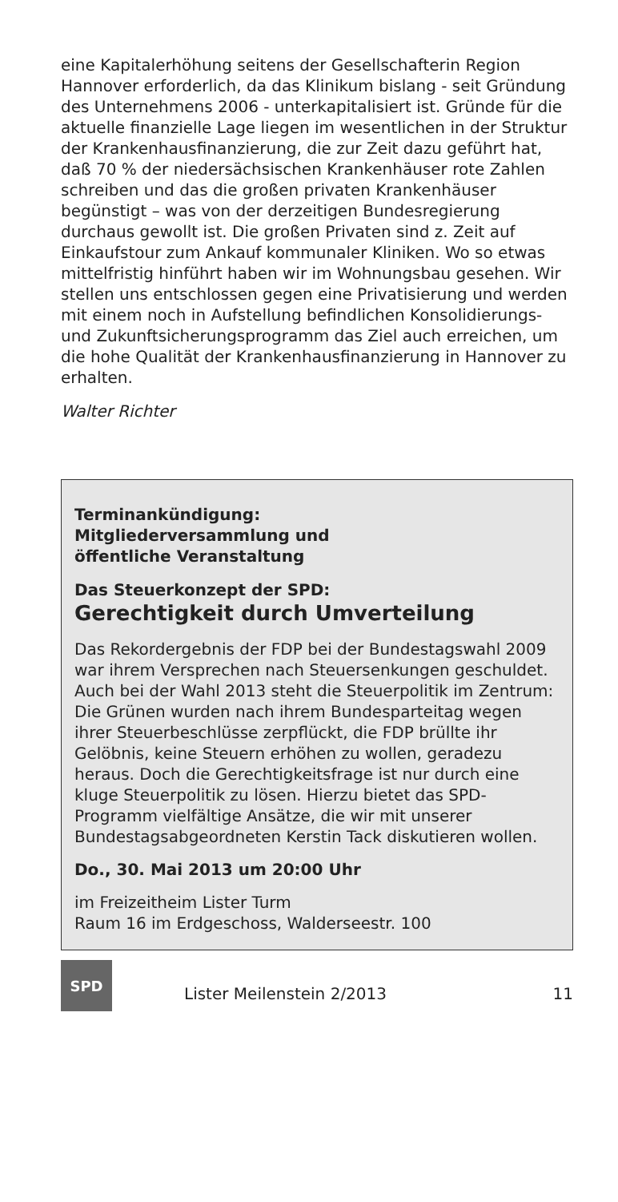eine Kapitalerhöhung seitens der Gesellschafterin Region Hannover erforderlich, da das Klinikum bislang - seit Gründung des Unternehmens 2006 - unterkapitalisiert ist. Gründe für die aktuelle finanzielle Lage liegen im wesentlichen in der Struktur der Krankenhausfinanzierung, die zur Zeit dazu geführt hat, daß 70 % der niedersächsischen Krankenhäuser rote Zahlen schreiben und das die großen privaten Krankenhäuser begünstigt – was von der derzeitigen Bundesregierung durchaus gewollt ist. Die großen Privaten sind z. Zeit auf Einkaufstour zum Ankauf kommunaler Kliniken. Wo so etwas mittelfristig hinführt haben wir im Wohnungsbau gesehen. Wir stellen uns entschlossen gegen eine Privatisierung und werden mit einem noch in Aufstellung befindlichen Konsolidierungs- und Zukunftsicherungsprogramm das Ziel auch erreichen, um die hohe Qualität der Krankenhausfinanzierung in Hannover zu erhalten.
Walter Richter
Terminankündigung:
Mitgliederversammlung und
öffentliche Veranstaltung
Das Steuerkonzept der SPD:
Gerechtigkeit durch Umverteilung
Das Rekordergebnis der FDP bei der Bundestagswahl 2009 war ihrem Versprechen nach Steuersenkungen geschuldet. Auch bei der Wahl 2013 steht die Steuerpolitik im Zentrum: Die Grünen wurden nach ihrem Bundesparteitag wegen ihrer Steuerbeschlüsse zerpflückt, die FDP brüllte ihr Gelöbnis, keine Steuern erhöhen zu wollen, geradezu heraus. Doch die Gerechtigkeitsfrage ist nur durch eine kluge Steuerpolitik zu lösen. Hierzu bietet das SPD-Programm vielfältige Ansätze, die wir mit unserer Bundestagsabgeordneten Kerstin Tack diskutieren wollen.
Do., 30. Mai 2013 um 20:00 Uhr
im Freizeitheim Lister Turm
Raum 16 im Erdgeschoss, Walderseestr. 100
SPD
Lister Meilenstein 2/2013 11